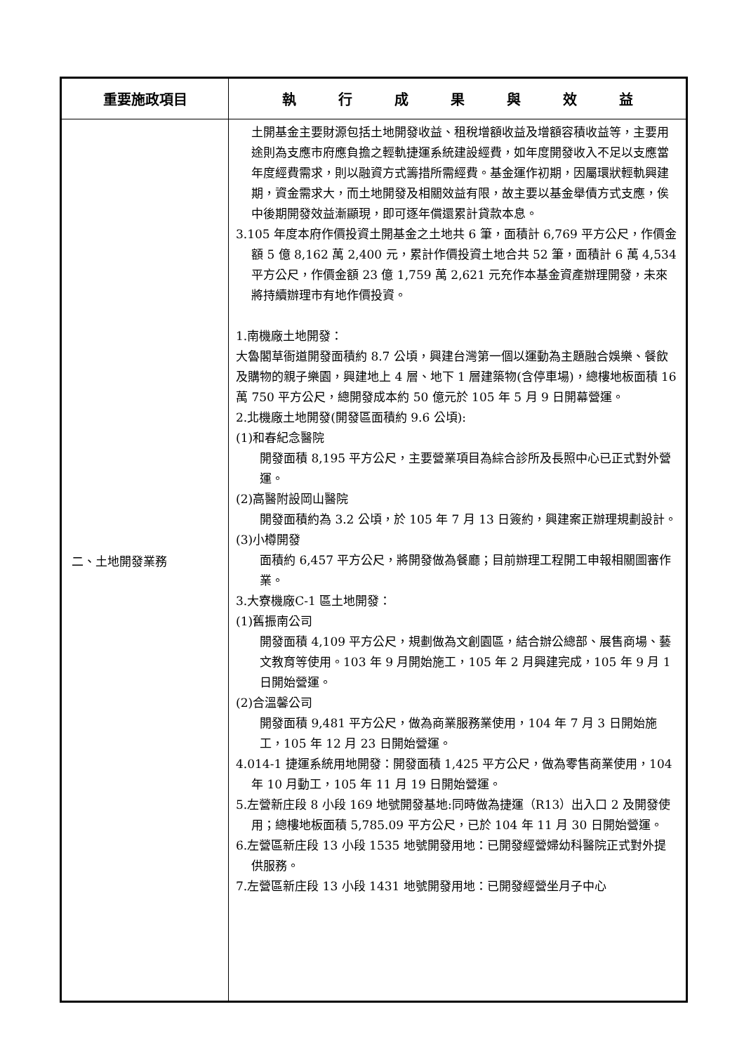| 重要施政項目 | 執 行 成 果 與 效 益 |
| --- | --- |
| 二、土地開發業務 | 土開基金主要財源包括土地開發收益、租稅增額收益及增額容積收益等，主要用途則為支應市府應負擔之輕軌捷運系統建設經費，如年度開發收入不足以支應當年度經費需求，則以融資方式籌措所需經費。基金運作初期，因屬環狀輕軌興建期，資金需求大，而土地開發及相關效益有限，故主要以基金舉債方式支應，俟中後期開發效益漸顯現，即可逐年償還累計貸款本息。 3.105 年度本府作價投資土開基金之土地共 6 筆，面積計 6,769 平方公尺，作價金額 5 億 8,162 萬 2,400 元，累計作價投資土地合共 52 筆，面積計 6 萬 4,534 平方公尺，作價金額 23 億 1,759 萬 2,621 元充作本基金資產辦理開發，未來將持續辦理市有地作價投資。 1.南機廠土地開發： 大魯閣草衙道開發面積約 8.7 公頃，興建台灣第一個以運動為主題融合娛樂、餐飲及購物的親子樂園，興建地上 4 層、地下 1 層建築物(含停車場)，總樓地板面積 16 萬 750 平方公尺，總開發成本約 50 億元於 105 年 5 月 9 日開幕營運。 2.北機廠土地開發(開發區面積約 9.6 公頃): (1)和春紀念醫院 開發面積 8,195 平方公尺，主要營業項目為綜合診所及長照中心已正式對外營運。 (2)高醫附設岡山醫院 開發面積約為 3.2 公頃，於 105 年 7 月 13 日簽約，興建案正辦理規劃設計。 (3)小樽開發 面積約 6,457 平方公尺，將開發做為餐廳；目前辦理工程開工申報相關圖審作業。 3.大寮機廠C-1 區土地開發： (1)舊振南公司 開發面積 4,109 平方公尺，規劃做為文創園區，結合辦公總部、展售商場、藝文教育等使用。103 年 9 月開始施工，105 年 2 月興建完成，105 年 9 月 1 日開始營運。 (2)合溫馨公司 開發面積 9,481 平方公尺，做為商業服務業使用，104 年 7 月 3 日開始施工，105 年 12 月 23 日開始營運。 4.014-1 捷運系統用地開發：開發面積 1,425 平方公尺，做為零售商業使用，104 年 10 月動工，105 年 11 月 19 日開始營運。 5.左營新庄段 8 小段 169 地號開發基地:同時做為捷運（R13）出入口 2 及開發使用；總樓地板面積 5,785.09 平方公尺，已於 104 年 11 月 30 日開始營運。 6.左營區新庄段 13 小段 1535 地號開發用地：已開發經營婦幼科醫院正式對外提供服務。 7.左營區新庄段 13 小段 1431 地號開發用地：已開發經營坐月子中心 |